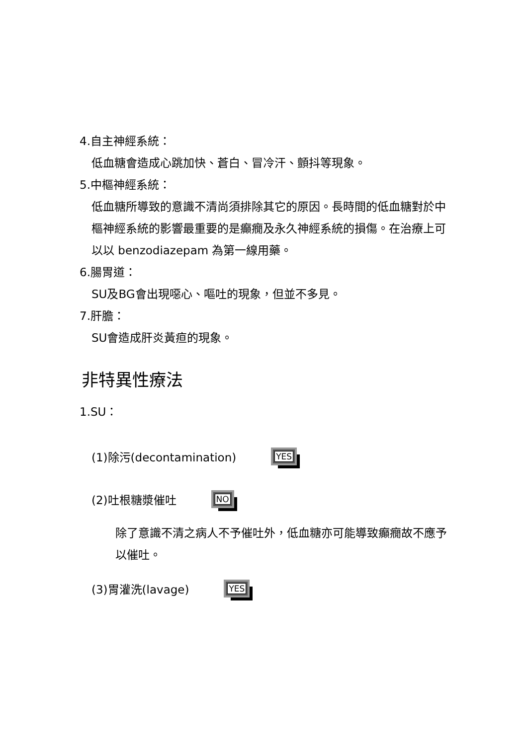4.自主神經系統：
低血糖會造成心跳加快、蒼白、冒冷汗、顫抖等現象。
5.中樞神經系統：
低血糖所導致的意識不清尚須排除其它的原因。長時間的低血糖對於中樞神經系統的影響最重要的是癲癇及永久神經系統的損傷。在治療上可以以 benzodiazepam 為第一線用藥。
6.腸胃道：
SU及BG會出現噁心、嘔吐的現象，但並不多見。
7.肝膽：
SU會造成肝炎黃疸的現象。
非特異性療法
1.SU：
(1)除污(decontamination) YES
(2)吐根糖漿催吐 NO
除了意識不清之病人不予催吐外，低血糖亦可能導致癲癇故不應予以催吐。
(3)胃灌洗(lavage) YES